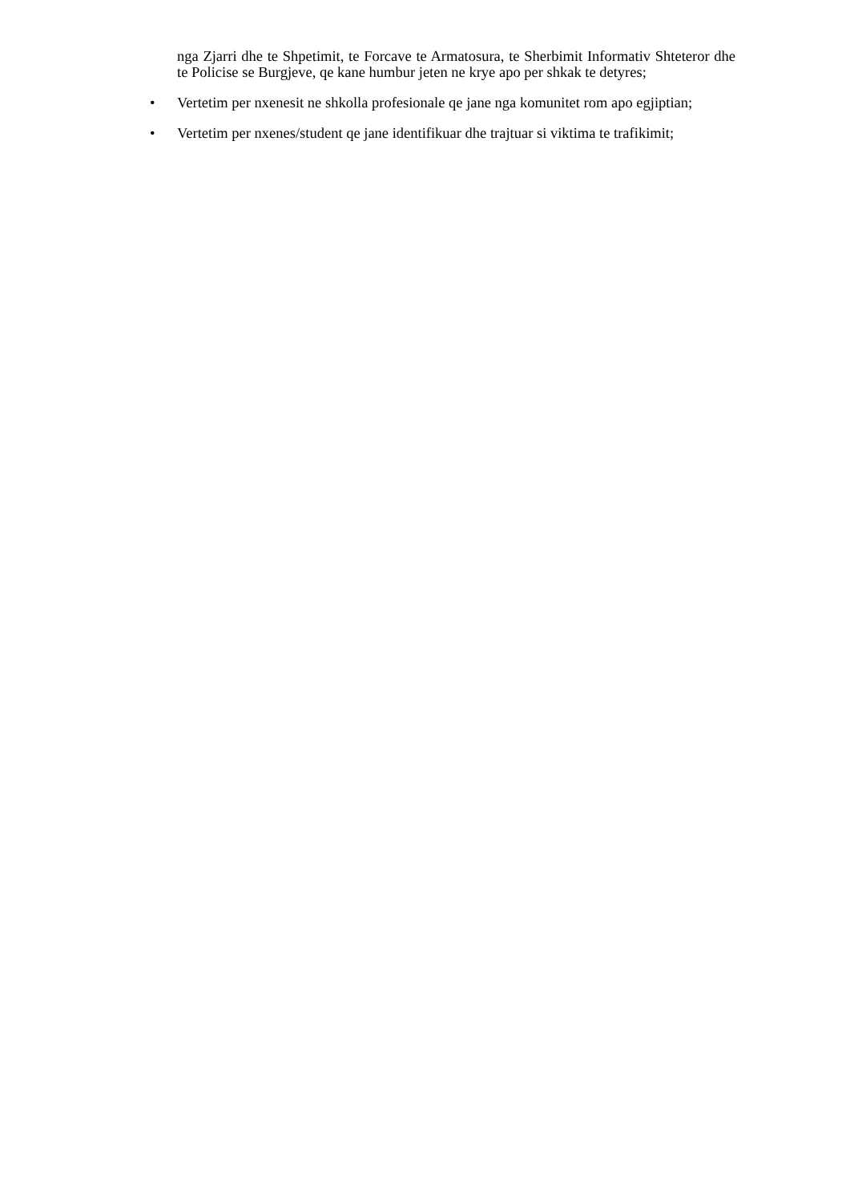nga Zjarri dhe te Shpetimit, te Forcave te Armatosura, te Sherbimit Informativ Shteteror dhe te Policise se Burgjeve, qe kane humbur jeten ne krye apo per shkak te detyres;
• Vertetim per nxenesit ne shkolla profesionale qe jane nga komunitet rom apo egjiptian;
• Vertetim per nxenes/student qe jane identifikuar dhe trajtuar si viktima te trafikimit;